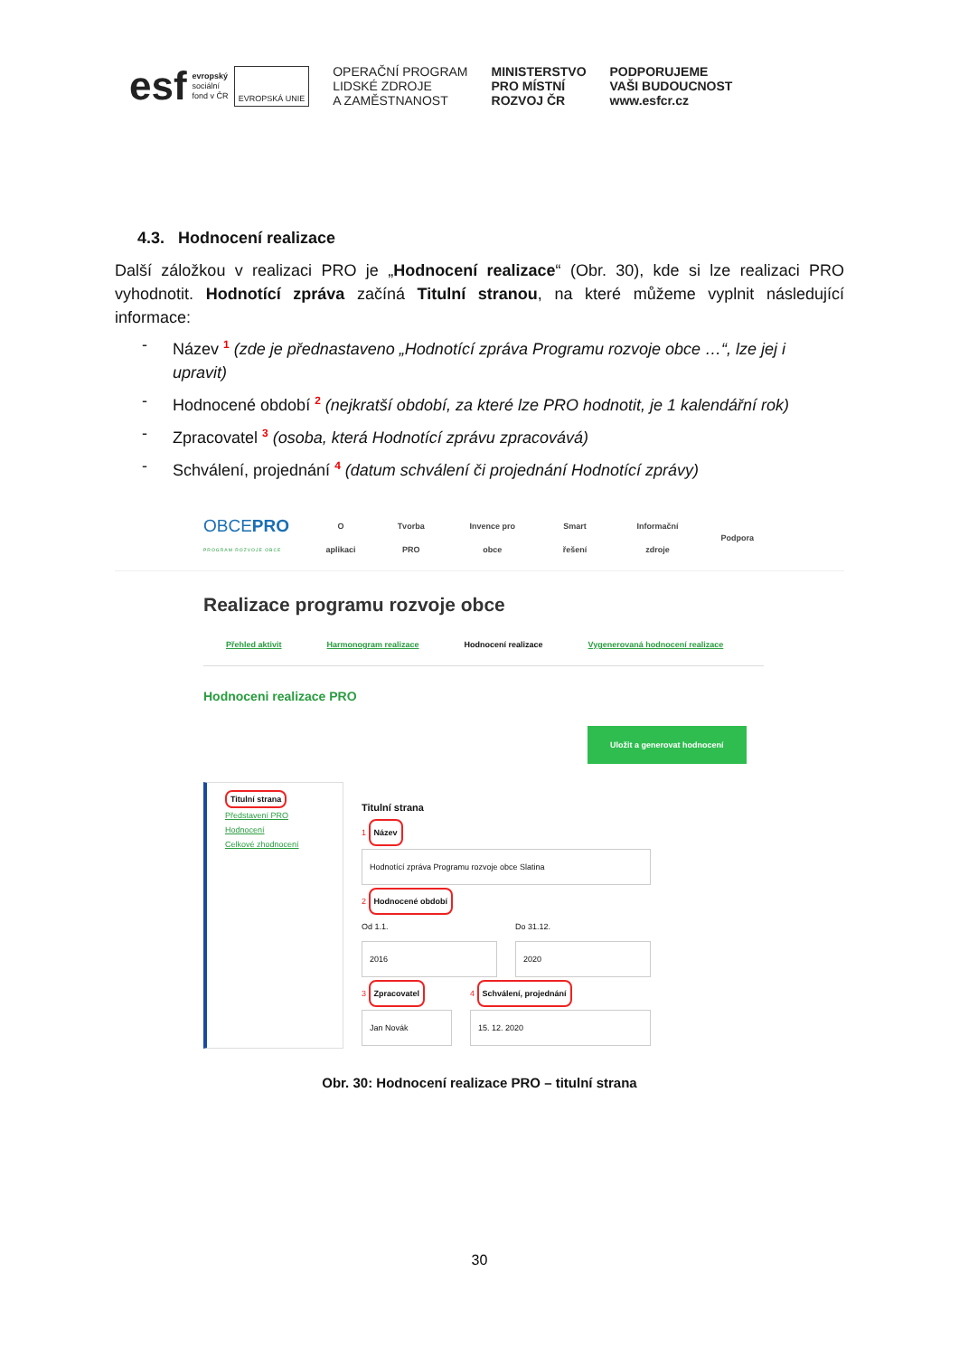esf
evropský
sociální
fond v ČR
EVROPSKÁ UNIE
OPERAČNÍ PROGRAM
LIDSKÉ ZDROJE
A ZAMĚSTNANOST
MINISTERSTVO
PRO MÍSTNÍ
ROZVOJ ČR
PODPORUJEME
VAŠI BUDOUCNOST
www.esfcr.cz
4.3. Hodnocení realizace
Další záložkou v realizaci PRO je „Hodnocení realizace“ (Obr. 30), kde si lze realizaci PRO vyhodnotit. Hodnotící zpráva začíná Titulní stranou, na které můžeme vyplnit následující informace:
- Název <sup>1</sup> (zde je přednastaveno „Hodnotící zpráva Programu rozvoje obce …“, lze jej i upravit)
- Hodnocené období <sup>2</sup> (nejkratší období, za které lze PRO hodnotit, je 1 kalendářní rok)
- Zpracovatel <sup>3</sup> (osoba, která Hodnotící zprávu zpracovává)
- Schválení, projednání <sup>4</sup> (datum schválení či projednání Hodnotící zprávy)
OBCEPRO
PROGRAM ROZVOJE OBCE
O aplikaci Tvorba PRO Invence pro obce Smart řešení Informační zdroje Podpora
Realizace programu rozvoje obce
Přehled aktivit Harmonogram realizace Hodnocení realizace Vygenerovaná hodnocení realizace
Hodnoceni realizace PRO
Uložit a generovat hodnocení
Titulní strana
Představení PRO
Hodnocení
Celkové zhodnocení
Titulní strana
1 Název
Hodnotící zpráva Programu rozvoje obce Slatina
2 Hodnocené období
Od 1.1.
2016
Do 31.12.
2020
3 Zpracovatel
Jan Novák
4 Schválení, projednání
15. 12. 2020
Obr. 30: Hodnocení realizace PRO – titulní strana
30